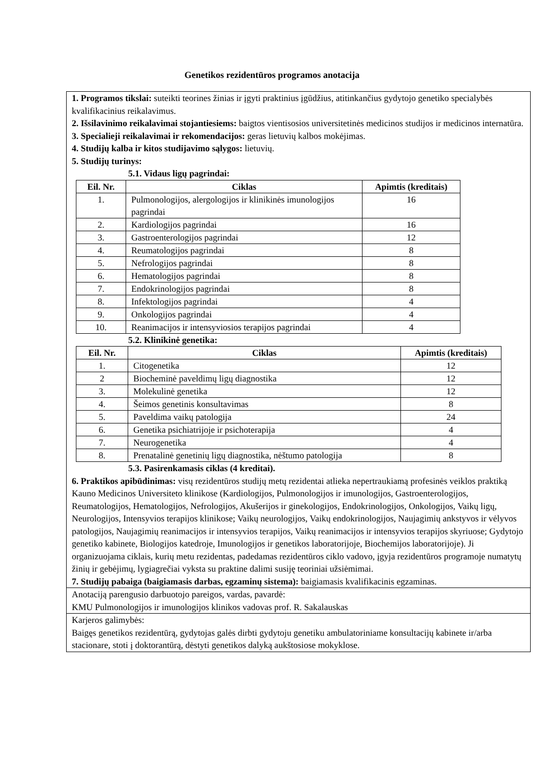Genetikos rezidentūros programos anotacija
1. Programos tikslai: suteikti teorines žinias ir įgyti praktinius įgūdžius, atitinkančius gydytojo genetiko specialybės kvalifikacinius reikalavimus.
2. Išsilavinimo reikalavimai stojantiesiems: baigtos vientisosios universitetinės medicinos studijos ir medicinos internatūra.
3. Specialieji reikalavimai ir rekomendacijos: geras lietuvių kalbos mokėjimas.
4. Studijų kalba ir kitos studijavimo sąlygos: lietuvių.
5. Studijų turinys:
5.1. Vidaus ligų pagrindai:
| Eil. Nr. | Ciklas | Apimtis (kreditais) |
| --- | --- | --- |
| 1. | Pulmonologijos, alergologijos ir klinikinės imunologijos pagrindai | 16 |
| 2. | Kardiologijos pagrindai | 16 |
| 3. | Gastroenterologijos pagrindai | 12 |
| 4. | Reumatologijos pagrindai | 8 |
| 5. | Nefrologijos pagrindai | 8 |
| 6. | Hematologijos pagrindai | 8 |
| 7. | Endokrinologijos pagrindai | 8 |
| 8. | Infektologijos pagrindai | 4 |
| 9. | Onkologijos pagrindai | 4 |
| 10. | Reanimacijos ir intensyviosios terapijos pagrindai | 4 |
5.2. Klinikinė genetika:
| Eil. Nr. | Ciklas | Apimtis (kreditais) |
| --- | --- | --- |
| 1. | Citogenetika | 12 |
| 2 | Biocheminė paveldimų ligų diagnostika | 12 |
| 3. | Molekulinė genetika | 12 |
| 4. | Šeimos genetinis konsultavimas | 8 |
| 5. | Paveldima vaikų patologija | 24 |
| 6. | Genetika psichiatrijoje ir psichoterapija | 4 |
| 7. | Neurogenetika | 4 |
| 8. | Prenatalinė genetinių ligų diagnostika, nėštumo patologija | 8 |
5.3. Pasirenkamasis ciklas (4 kreditai).
6. Praktikos apibūdinimas: visų rezidentūros studijų metų rezidentai atlieka nepertraukiamą profesinės veiklos praktiką Kauno Medicinos Universiteto klinikose (Kardiologijos, Pulmonologijos ir imunologijos, Gastroenterologijos, Reumatologijos, Hematologijos, Nefrologijos, Akušerijos ir ginekologijos, Endokrinologijos, Onkologijos, Vaikų ligų, Neurologijos, Intensyvios terapijos klinikose; Vaikų neurologijos, Vaikų endokrinologijos, Naujagimių ankstyvos ir vėlyvos patologijos, Naujagimių reanimacijos ir intensyvios terapijos, Vaikų reanimacijos ir intensyvios terapijos skyriuose; Gydytojo genetiko kabinete, Biologijos katedroje, Imunologijos ir genetikos laboratorijoje, Biochemijos laboratorijoje). Ji organizuojama ciklais, kurių metu rezidentas, padedamas rezidentūros ciklo vadovo, įgyja rezidentūros programoje numatytų žinių ir gebėjimų, lygiagrečiai vyksta su praktine dalimi susiję teoriniai užsiėmimai.
7. Studijų pabaiga (baigiamasis darbas, egzaminų sistema): baigiamasis kvalifikacinis egzaminas.
Anotaciją parengusio darbuotojo pareigos, vardas, pavardė:
KMU Pulmonologijos ir imunologijos klinikos vadovas prof. R. Sakalauskas
Karjeros galimybės:
Baigęs genetikos rezidentūrą, gydytojas galės dirbti gydytoju genetiku ambulatoriniame konsultacijų kabinete ir/arba stacionare, stoti į doktorantūrą, dėstyti genetikos dalyką aukštosiose mokyklose.